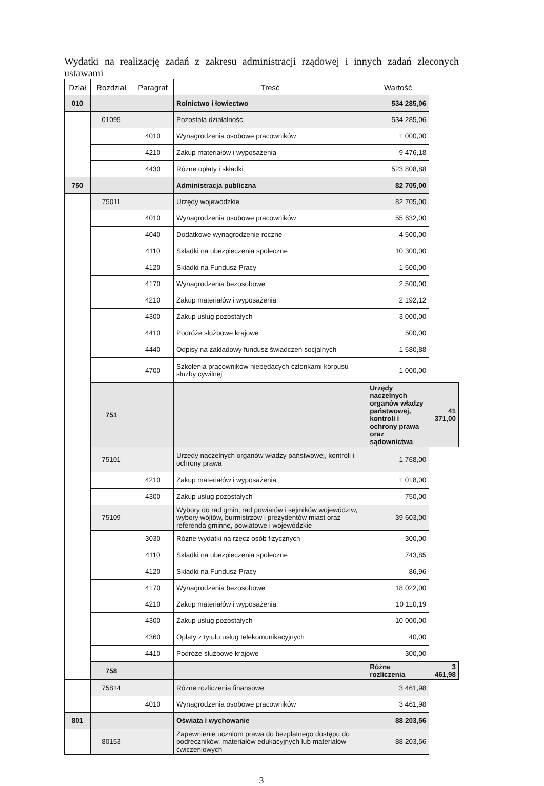Wydatki na realizację zadań z zakresu administracji rządowej i innych zadań zleconych ustawami
| Dział | Rozdział | Paragraf | Treść | Wartość | |
| --- | --- | --- | --- | --- | --- |
| 010 | | | Rolnictwo i łowiectwo | 534 285,06 | |
| | 01095 | | Pozostała działalność | 534 285,06 | |
| | | 4010 | Wynagrodzenia osobowe pracowników | 1 000,00 | |
| | | 4210 | Zakup materiałów i wyposażenia | 9 476,18 | |
| | | 4430 | Różne opłaty i składki | 523 808,88 | |
| 750 | | | Administracja publiczna | 82 705,00 | |
| | 75011 | | Urzędy wojewódzkie | 82 705,00 | |
| | | 4010 | Wynagrodzenia osobowe pracowników | 55 632,00 | |
| | | 4040 | Dodatkowe wynagrodzenie roczne | 4 500,00 | |
| | | 4110 | Składki na ubezpieczenia społeczne | 10 300,00 | |
| | | 4120 | Składki na Fundusz Pracy | 1 500,00 | |
| | | 4170 | Wynagrodzenia bezosobowe | 2 500,00 | |
| | | 4210 | Zakup materiałów i wyposażenia | 2 192,12 | |
| | | 4300 | Zakup usług pozostałych | 3 000,00 | |
| | | 4410 | Podróże służbowe krajowe | 500,00 | |
| | | 4440 | Odpisy na zakładowy fundusz świadczeń socjalnych | 1 580,88 | |
| | | 4700 | Szkolenia pracowników niebędących członkami korpusu służby cywilnej | 1 000,00 | |
| | 751 | | | Urzędy naczelnych organów władzy państwowej, kontroli i ochrony prawa oraz sądownictwa | 41 371,00 |
| | 75101 | | Urzędy naczelnych organów władzy państwowej, kontroli i ochrony prawa | 1 768,00 | |
| | | 4210 | Zakup materiałów i wyposażenia | 1 018,00 | |
| | | 4300 | Zakup usług pozostałych | 750,00 | |
| | 75109 | | Wybory do rad gmin, rad powiatów i sejmików województw, wybory wójtów, burmistrzów i prezydentów miast oraz referenda gminne, powiatowe i wojewódzkie | 39 603,00 | |
| | | 3030 | Różne wydatki na rzecz osób fizycznych | 300,00 | |
| | | 4110 | Składki na ubezpieczenia społeczne | 743,85 | |
| | | 4120 | Składki na Fundusz Pracy | 86,96 | |
| | | 4170 | Wynagrodzenia bezosobowe | 18 022,00 | |
| | | 4210 | Zakup materiałów i wyposażenia | 10 110,19 | |
| | | 4300 | Zakup usług pozostałych | 10 000,00 | |
| | | 4360 | Opłaty z tytułu usług telekomunikacyjnych | 40,00 | |
| | | 4410 | Podróże służbowe krajowe | 300,00 | |
| | 758 | | | Różne rozliczenia | 3 461,98 |
| | 75814 | | Różne rozliczenia finansowe | 3 461,98 | |
| | | 4010 | Wynagrodzenia osobowe pracowników | 3 461,98 | |
| 801 | | | Oświata i wychowanie | 88 203,56 | |
| | 80153 | | Zapewnienie uczniom prawa do bezpłatnego dostępu do podręczników, materiałów edukacyjnych lub materiałów ćwiczeniowych | 88 203,56 | |
3